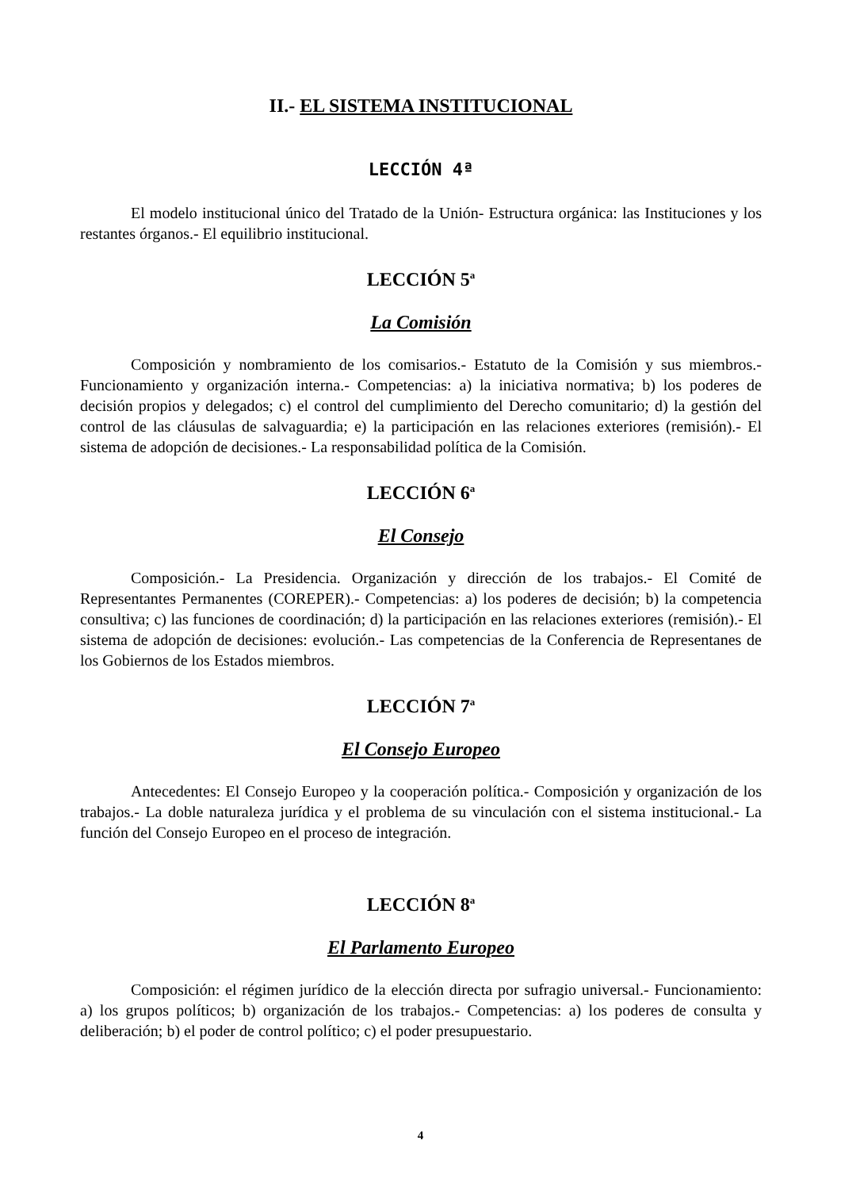II.- EL SISTEMA INSTITUCIONAL
LECCIÓN 4ª
El modelo institucional único del Tratado de la Unión- Estructura orgánica: las Instituciones y los restantes órganos.- El equilibrio institucional.
LECCIÓN 5<sup>a</sup>
La Comisión
Composición y nombramiento de los comisarios.- Estatuto de la Comisión y sus miembros.- Funcionamiento y organización interna.- Competencias: a) la iniciativa normativa; b) los poderes de decisión propios y delegados; c) el control del cumplimiento del Derecho comunitario; d) la gestión del control de las cláusulas de salvaguardia; e) la participación en las relaciones exteriores (remisión).- El sistema de adopción de decisiones.- La responsabilidad política de la Comisión.
LECCIÓN 6<sup>a</sup>
El Consejo
Composición.- La Presidencia. Organización y dirección de los trabajos.- El Comité de Representantes Permanentes (COREPER).- Competencias: a) los poderes de decisión; b) la competencia consultiva; c) las funciones de coordinación; d) la participación en las relaciones exteriores (remisión).- El sistema de adopción de decisiones: evolución.- Las competencias de la Conferencia de Representanes de los Gobiernos de los Estados miembros.
LECCIÓN 7<sup>a</sup>
El Consejo Europeo
Antecedentes: El Consejo Europeo y la cooperación política.- Composición y organización de los trabajos.- La doble naturaleza jurídica y el problema de su vinculación con el sistema institucional.- La función del Consejo Europeo en el proceso de integración.
LECCIÓN 8<sup>a</sup>
El Parlamento Europeo
Composición: el régimen jurídico de la elección directa por sufragio universal.- Funcionamiento: a) los grupos políticos; b) organización de los trabajos.- Competencias: a) los poderes de consulta y deliberación; b) el poder de control político; c) el poder presupuestario.
4